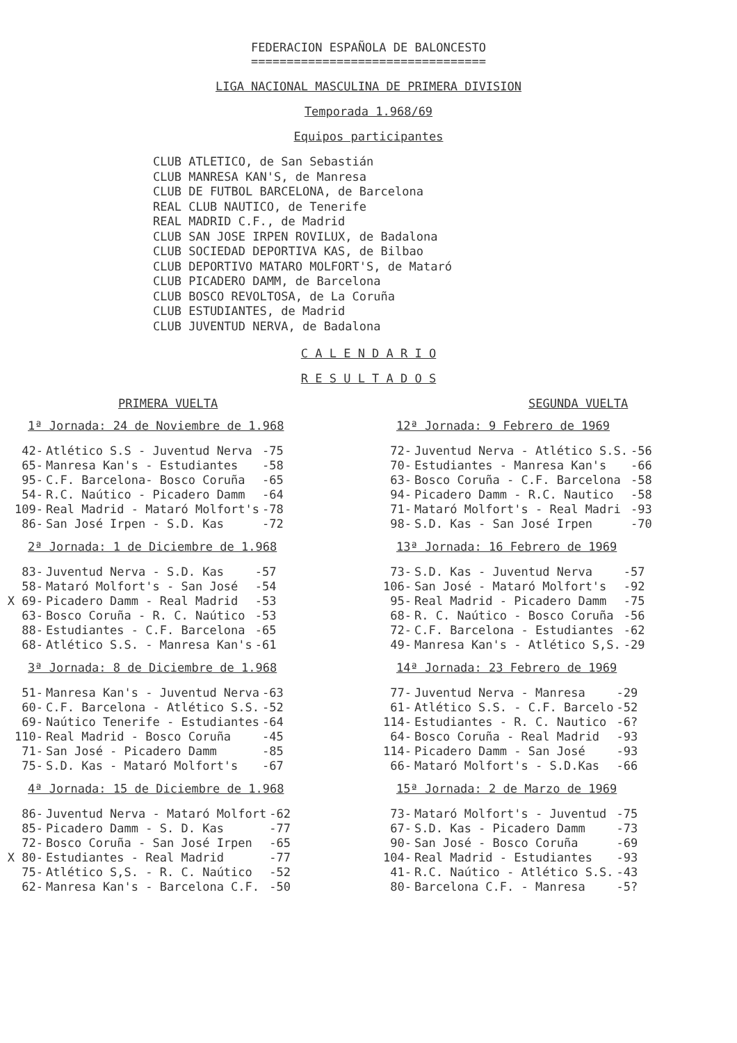FEDERACION ESPAÑOLA DE BALONCESTO
=================================
LIGA NACIONAL MASCULINA DE PRIMERA DIVISION
Temporada 1.968/69
Equipos participantes
CLUB ATLETICO, de San Sebastián CLUB MANRESA KAN'S, de Manresa CLUB DE FUTBOL BARCELONA, de Barcelona REAL CLUB NAUTICO, de Tenerife REAL MADRID C.F., de Madrid CLUB SAN JOSE IRPEN ROVILUX, de Badalona CLUB SOCIEDAD DEPORTIVA KAS, de Bilbao CLUB DEPORTIVO MATARO MOLFORT'S, de Mataró CLUB PICADERO DAMM, de Barcelona CLUB BOSCO REVOLTOSA, de La Coruña CLUB ESTUDIANTES, de Madrid CLUB JUVENTUD NERVA, de Badalona
C A L E N D A R I O
R E S U L T A D O S
PRIMERA VUELTA
1ª Jornada: 24 de Noviembre de 1.968
| 42- | Atlético S.S - Juventud Nerva | -75 |
| 65- | Manresa Kan's - Estudiantes | -58 |
| 95- | C.F. Barcelona- Bosco Coruña | -65 |
| 54- | R.C. Naútico - Picadero Damm | -64 |
| 109- | Real Madrid - Mataró Molfort's | -78 |
| 86- | San José Irpen - S.D. Kas | -72 |
2ª Jornada: 1 de Diciembre de 1.968
| 83- | Juventud Nerva - S.D. Kas | -57 |
| 58- | Mataró Molfort's - San José | -54 |
| X 69- | Picadero Damm - Real Madrid | -53 |
| 63- | Bosco Coruña - R. C. Naútico | -53 |
| 88- | Estudiantes - C.F. Barcelona | -65 |
| 68- | Atlético S.S. - Manresa Kan's | -61 |
3ª Jornada: 8 de Diciembre de 1.968
| 51- | Manresa Kan's - Juventud Nerva | -63 |
| 60- | C.F. Barcelona - Atlético S.S. | -52 |
| 69- | Naútico Tenerife - Estudiantes | -64 |
| 110- | Real Madrid - Bosco Coruña | -45 |
| 71- | San José - Picadero Damm | -85 |
| 75- | S.D. Kas - Mataró Molfort's | -67 |
4ª Jornada: 15 de Diciembre de 1.968
| 86- | Juventud Nerva - Mataró Molfort | -62 |
| 85- | Picadero Damm - S. D. Kas | -77 |
| 72- | Bosco Coruña - San José Irpen | -65 |
| X 80- | Estudiantes - Real Madrid | -77 |
| 75- | Atlético S,S. - R. C. Naútico | -52 |
| 62- | Manresa Kan's - Barcelona C.F. | -50 |
SEGUNDA VUELTA
12ª Jornada: 9 Febrero de 1969
| 72- | Juventud Nerva - Atlético S.S. | -56 |
| 70- | Estudiantes - Manresa Kan's | -66 |
| 63- | Bosco Coruña - C.F. Barcelona | -58 |
| 94- | Picadero Damm - R.C. Nautico | -58 |
| 71- | Mataró Molfort's - Real Madri | -93 |
| 98- | S.D. Kas - San José Irpen | -70 |
13ª Jornada: 16 Febrero de 1969
| 73- | S.D. Kas - Juventud Nerva | -57 |
| 106- | San José - Mataró Molfort's | -92 |
| 95- | Real Madrid - Picadero Damm | -75 |
| 68- | R. C. Naútico - Bosco Coruña | -56 |
| 72- | C.F. Barcelona - Estudiantes | -62 |
| 49- | Manresa Kan's - Atlético S,S. | -29 |
14ª Jornada: 23 Febrero de 1969
| 77- | Juventud Nerva - Manresa | -29 |
| 61- | Atlético S.S. - C.F. Barcelo | -52 |
| 114- | Estudiantes - R. C. Nautico | -6? |
| 64- | Bosco Coruña - Real Madrid | -93 |
| 114- | Picadero Damm - San José | -93 |
| 66- | Mataró Molfort's - S.D.Kas | -66 |
15ª Jornada: 2 de Marzo de 1969
| 73- | Mataró Molfort's - Juventud | -75 |
| 67- | S.D. Kas - Picadero Damm | -73 |
| 90- | San José - Bosco Coruña | -69 |
| 104- | Real Madrid - Estudiantes | -93 |
| 41- | R.C. Naútico - Atlético S.S. | -43 |
| 80- | Barcelona C.F. - Manresa | -5? |